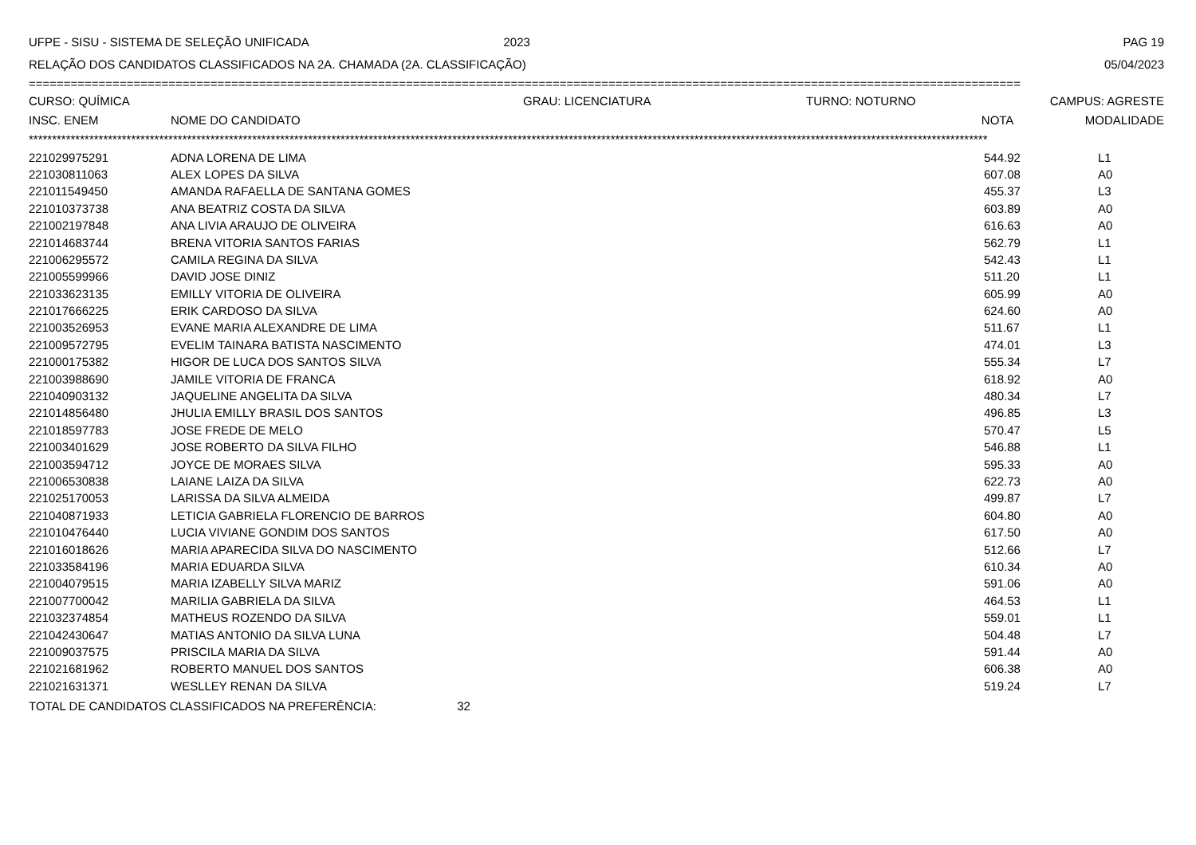UFPE - SISU - SISTEMA DE SELEÇÃO UNIFICADA 2023 PAG 19
RELAÇÃO DOS CANDIDATOS CLASSIFICADOS NA 2A. CHAMADA (2A. CLASSIFICAÇÃO) 05/04/2023
==============================================================================================================================================
| CURSO: QUÍMICA | GRAU: LICENCIATURA | TURNO: NOTURNO | CAMPUS: AGRESTE |
| --- | --- | --- | --- |
| INSC. ENEM | NOME DO CANDIDATO | NOTA | MODALIDADE |
| --- | --- | --- | --- |
**************************************************************************************************************************************************************************************************************
| 221029975291 | ADNA LORENA DE LIMA | 544.92 | L1 |
| 221030811063 | ALEX LOPES DA SILVA | 607.08 | A0 |
| 221011549450 | AMANDA RAFAELLA DE SANTANA GOMES | 455.37 | L3 |
| 221010373738 | ANA BEATRIZ COSTA DA SILVA | 603.89 | A0 |
| 221002197848 | ANA LIVIA ARAUJO DE OLIVEIRA | 616.63 | A0 |
| 221014683744 | BRENA VITORIA SANTOS FARIAS | 562.79 | L1 |
| 221006295572 | CAMILA REGINA DA SILVA | 542.43 | L1 |
| 221005599966 | DAVID JOSE DINIZ | 511.20 | L1 |
| 221033623135 | EMILLY VITORIA DE OLIVEIRA | 605.99 | A0 |
| 221017666225 | ERIK CARDOSO DA SILVA | 624.60 | A0 |
| 221003526953 | EVANE MARIA ALEXANDRE DE LIMA | 511.67 | L1 |
| 221009572795 | EVELIM TAINARA BATISTA NASCIMENTO | 474.01 | L3 |
| 221000175382 | HIGOR DE LUCA DOS SANTOS SILVA | 555.34 | L7 |
| 221003988690 | JAMILE VITORIA DE FRANCA | 618.92 | A0 |
| 221040903132 | JAQUELINE ANGELITA DA SILVA | 480.34 | L7 |
| 221014856480 | JHULIA EMILLY BRASIL DOS SANTOS | 496.85 | L3 |
| 221018597783 | JOSE FREDE DE MELO | 570.47 | L5 |
| 221003401629 | JOSE ROBERTO DA SILVA FILHO | 546.88 | L1 |
| 221003594712 | JOYCE DE MORAES SILVA | 595.33 | A0 |
| 221006530838 | LAIANE LAIZA DA SILVA | 622.73 | A0 |
| 221025170053 | LARISSA DA SILVA ALMEIDA | 499.87 | L7 |
| 221040871933 | LETICIA GABRIELA FLORENCIO DE BARROS | 604.80 | A0 |
| 221010476440 | LUCIA VIVIANE GONDIM DOS SANTOS | 617.50 | A0 |
| 221016018626 | MARIA APARECIDA SILVA DO NASCIMENTO | 512.66 | L7 |
| 221033584196 | MARIA EDUARDA SILVA | 610.34 | A0 |
| 221004079515 | MARIA IZABELLY SILVA MARIZ | 591.06 | A0 |
| 221007700042 | MARILIA GABRIELA DA SILVA | 464.53 | L1 |
| 221032374854 | MATHEUS ROZENDO DA SILVA | 559.01 | L1 |
| 221042430647 | MATIAS ANTONIO DA SILVA LUNA | 504.48 | L7 |
| 221009037575 | PRISCILA MARIA DA SILVA | 591.44 | A0 |
| 221021681962 | ROBERTO MANUEL DOS SANTOS | 606.38 | A0 |
| 221021631371 | WESLLEY RENAN DA SILVA | 519.24 | L7 |
TOTAL DE CANDIDATOS CLASSIFICADOS NA PREFERÊNCIA: 32